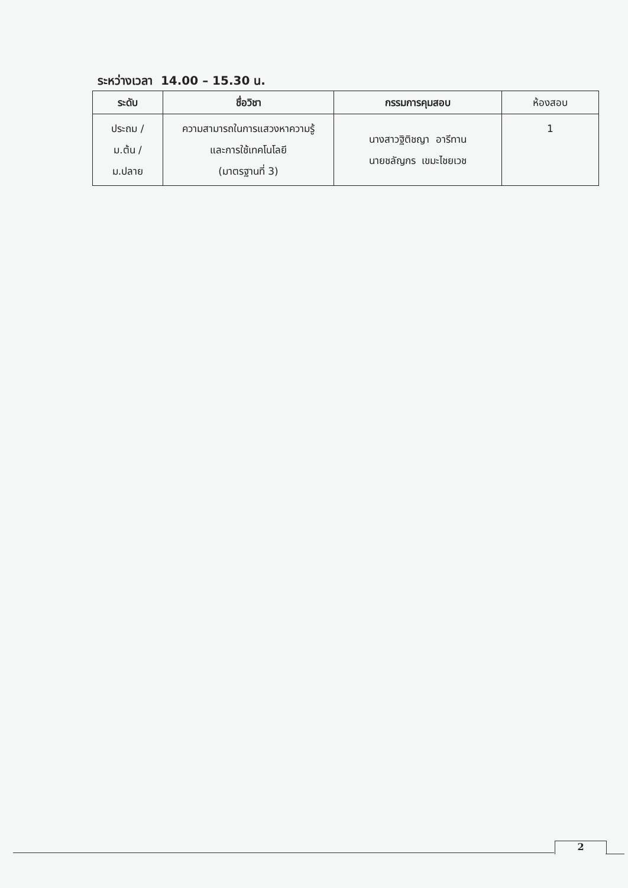ระหว่างเวลา 14.00 – 15.30 น.
| ระดับ | ชื่อวิชา | กรรมการคุมสอบ | ห้องสอบ |
| --- | --- | --- | --- |
| ประถม / ม.ต้น / ม.ปลาย | ความสามารถในการแสวงหาความรู้ และการใช้เทคโนโลยี (มาตรฐานที่ 3) | นางสาวฐิติชญา อารีทาน นายชลัญกร เขมะไชยเวช | 1 |
2